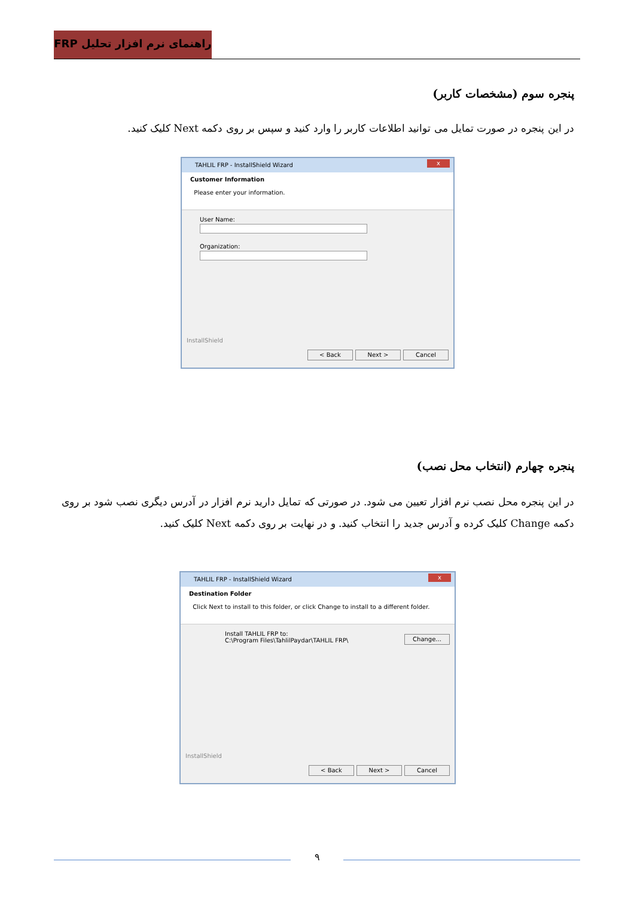راهنمای نرم افزار تحلیل FRP
پنجره سوم (مشخصات کاربر)
در این پنجره در صورت تمایل می توانید اطلاعات کاربر را وارد کنید و سپس بر روی دکمه Next کلیک کنید.
TAHLIL FRP - InstallShield Wizard x
Customer Information
Please enter your information.
User Name:
Organization:
InstallShield
< Back Next > Cancel
پنجره چهارم (انتخاب محل نصب)
در این پنجره محل نصب نرم افزار تعیین می شود. در صورتی که تمایل دارید نرم افزار در آدرس دیگری نصب شود بر روی دکمه Change کلیک کرده و آدرس جدید را انتخاب کنید. و در نهایت بر روی دکمه Next کلیک کنید.
TAHLIL FRP - InstallShield Wizard x
Destination Folder
Click Next to install to this folder, or click Change to install to a different folder.
Install TAHLIL FRP to:
C:\Program Files\TahlilPaydar\TAHLIL FRP\
Change...
InstallShield
< Back Next > Cancel
۹